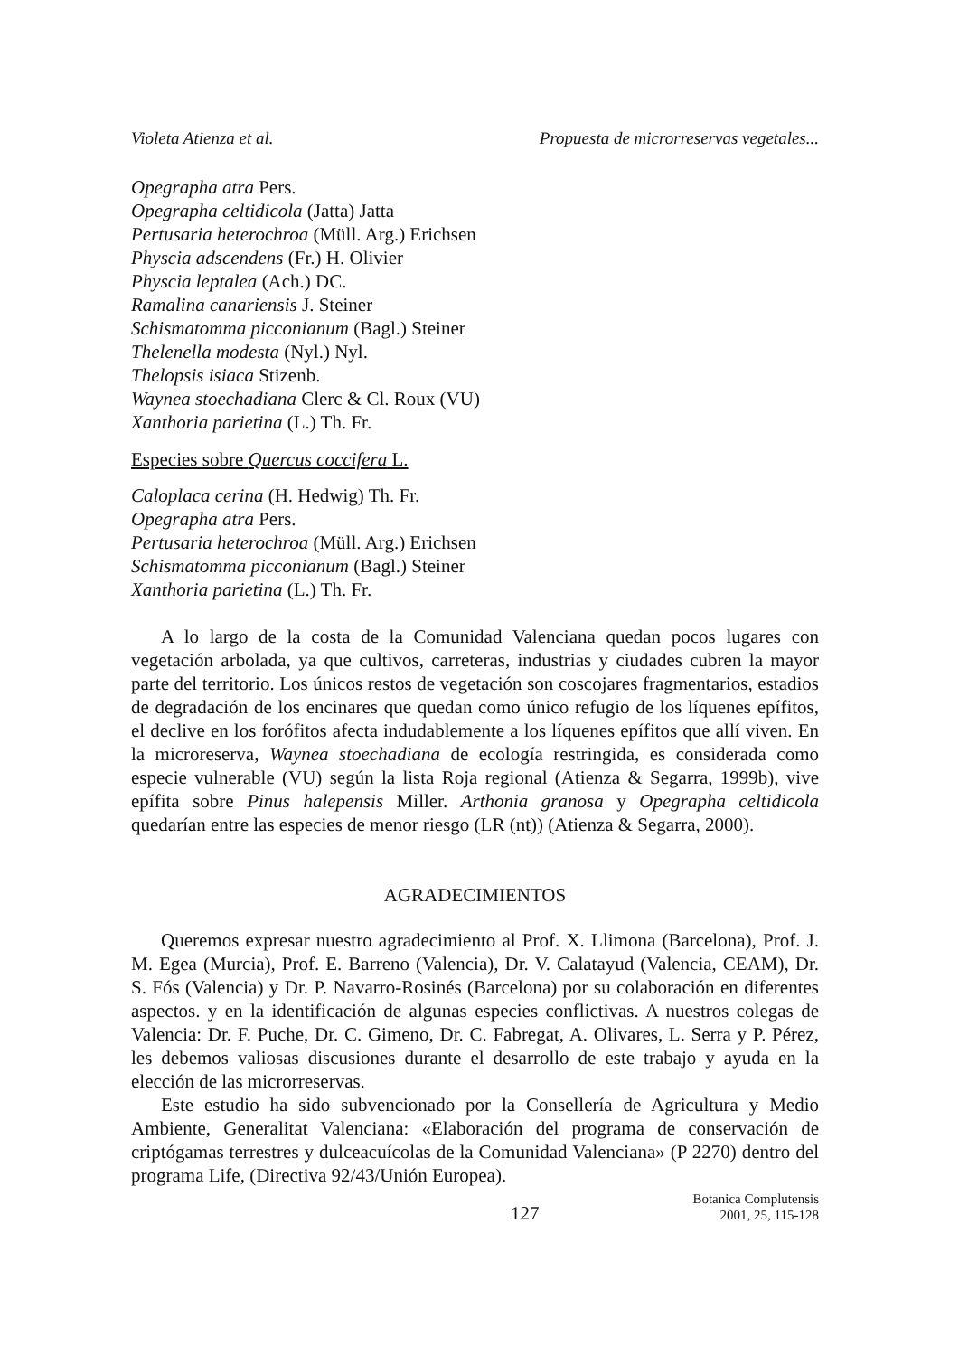Violeta Atienza et al. Propuesta de microrreservas vegetales...
Opegrapha atra Pers.
Opegrapha celtidicola (Jatta) Jatta
Pertusaria heterochroa (Müll. Arg.) Erichsen
Physcia adscendens (Fr.) H. Olivier
Physcia leptalea (Ach.) DC.
Ramalina canariensis J. Steiner
Schismatomma picconianum (Bagl.) Steiner
Thelenella modesta (Nyl.) Nyl.
Thelopsis isiaca Stizenb.
Waynea stoechadiana Clerc & Cl. Roux (VU)
Xanthoria parietina (L.) Th. Fr.
Especies sobre Quercus coccifera L.
Caloplaca cerina (H. Hedwig) Th. Fr.
Opegrapha atra Pers.
Pertusaria heterochroa (Müll. Arg.) Erichsen
Schismatomma picconianum (Bagl.) Steiner
Xanthoria parietina (L.) Th. Fr.
A lo largo de la costa de la Comunidad Valenciana quedan pocos lugares con vegetación arbolada, ya que cultivos, carreteras, industrias y ciudades cubren la mayor parte del territorio. Los únicos restos de vegetación son coscojares fragmentarios, estadios de degradación de los encinares que quedan como único refugio de los líquenes epífitos, el declive en los forófitos afecta indudablemente a los líquenes epífitos que allí viven. En la microreserva, Waynea stoechadiana de ecología restringida, es considerada como especie vulnerable (VU) según la lista Roja regional (Atienza & Segarra, 1999b), vive epífita sobre Pinus halepensis Miller. Arthonia granosa y Opegrapha celtidicola quedarían entre las especies de menor riesgo (LR (nt)) (Atienza & Segarra, 2000).
AGRADECIMIENTOS
Queremos expresar nuestro agradecimiento al Prof. X. Llimona (Barcelona), Prof. J. M. Egea (Murcia), Prof. E. Barreno (Valencia), Dr. V. Calatayud (Valencia, CEAM), Dr. S. Fós (Valencia) y Dr. P. Navarro-Rosinés (Barcelona) por su colaboración en diferentes aspectos. y en la identificación de algunas especies conflictivas. A nuestros colegas de Valencia: Dr. F. Puche, Dr. C. Gimeno, Dr. C. Fabregat, A. Olivares, L. Serra y P. Pérez, les debemos valiosas discusiones durante el desarrollo de este trabajo y ayuda en la elección de las microrreservas.
Este estudio ha sido subvencionado por la Consellería de Agricultura y Medio Ambiente, Generalitat Valenciana: «Elaboración del programa de conservación de criptógamas terrestres y dulceacuícolas de la Comunidad Valenciana» (P 2270) dentro del programa Life, (Directiva 92/43/Unión Europea).
127 Botanica Complutensis
2001, 25, 115-128